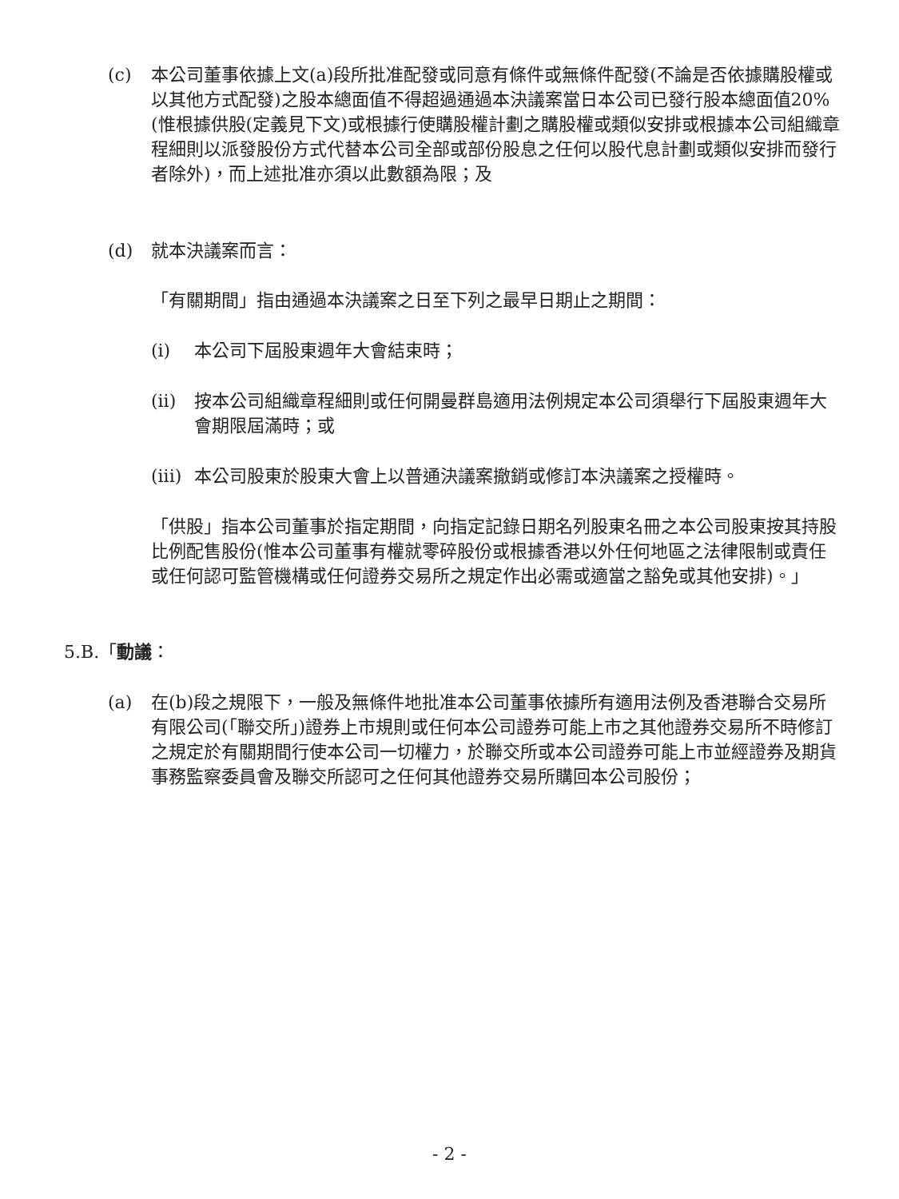(c) 本公司董事依據上文(a)段所批准配發或同意有條件或無條件配發(不論是否依據購股權或以其他方式配發)之股本總面值不得超過通過本決議案當日本公司已發行股本總面值20%(惟根據供股(定義見下文)或根據行使購股權計劃之購股權或類似安排或根據本公司組織章程細則以派發股份方式代替本公司全部或部份股息之任何以股代息計劃或類似安排而發行者除外)，而上述批准亦須以此數額為限；及
(d) 就本決議案而言：
「有關期間」指由通過本決議案之日至下列之最早日期止之期間：
(i) 本公司下屆股東週年大會結束時；
(ii) 按本公司組織章程細則或任何開曼群島適用法例規定本公司須舉行下屆股東週年大會期限屆滿時；或
(iii)
本公司股東於股東大會上以普通決議案撤銷或修訂本決議案之授權時。
「供股」指本公司董事於指定期間，向指定記錄日期名列股東名冊之本公司股東按其持股比例配售股份(惟本公司董事有權就零碎股份或根據香港以外任何地區之法律限制或責任或任何認可監管機構或任何證券交易所之規定作出必需或適當之豁免或其他安排)。」
5.B.「動議：
(a) 在(b)段之規限下，一般及無條件地批准本公司董事依據所有適用法例及香港聯合交易所有限公司(「聯交所」)證券上市規則或任何本公司證券可能上市之其他證券交易所不時修訂之規定於有關期間行使本公司一切權力，於聯交所或本公司證券可能上市並經證券及期貨事務監察委員會及聯交所認可之任何其他證券交易所購回本公司股份；
- 2 -